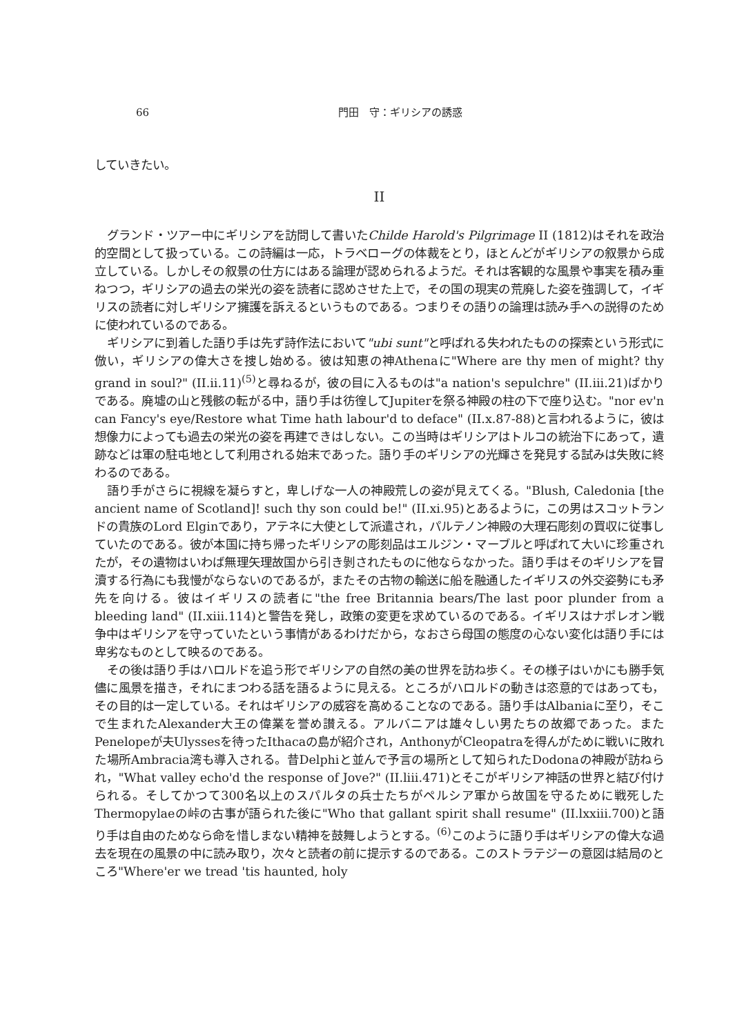66 門田　守：ギリシアの誘惑
していきたい。
II
グランド・ツアー中にギリシアを訪問して書いたChilde Harold's Pilgrimage II (1812)はそれを政治的空間として扱っている。この詩編は一応，トラベローグの体裁をとり，ほとんどがギリシアの叙景から成立している。しかしその叙景の仕方にはある論理が認められるようだ。それは客観的な風景や事実を積み重ねつつ，ギリシアの過去の栄光の姿を読者に認めさせた上で，その国の現実の荒廃した姿を強調して，イギリスの読者に対しギリシア擁護を訴えるというものである。つまりその語りの論理は読み手への説得のために使われているのである。
ギリシアに到着した語り手は先ず詩作法において"ubi sunt"と呼ばれる失われたものの探索という形式に倣い，ギリシアの偉大さを捜し始める。彼は知恵の神Athenaに"Where are thy men of might? thy grand in soul?" (II.ii.11)<sup>(5)</sup>と尋ねるが，彼の目に入るものは"a nation's sepulchre" (II.iii.21)ばかりである。廃墟の山と残骸の転がる中，語り手は彷徨してJupiterを祭る神殿の柱の下で座り込む。"nor ev'n can Fancy's eye/Restore what Time hath labour'd to deface" (II.x.87-88)と言われるように，彼は想像力によっても過去の栄光の姿を再建できはしない。この当時はギリシアはトルコの統治下にあって，遺跡などは軍の駐屯地として利用される始末であった。語り手のギリシアの光輝さを発見する試みは失敗に終わるのである。
語り手がさらに視線を凝らすと，卑しげな一人の神殿荒しの姿が見えてくる。"Blush, Caledonia [the ancient name of Scotland]! such thy son could be!" (II.xi.95)とあるように，この男はスコットランドの貴族のLord Elginであり，アテネに大使として派遣され，パルテノン神殿の大理石彫刻の買収に従事していたのである。彼が本国に持ち帰ったギリシアの彫刻品はエルジン・マーブルと呼ばれて大いに珍重されたが，その遺物はいわば無理矢理故国から引き剝されたものに他ならなかった。語り手はそのギリシアを冒瀆する行為にも我慢がならないのであるが，またその古物の輸送に船を融通したイギリスの外交姿勢にも矛先を向ける。彼はイギリスの読者に"the free Britannia bears/The last poor plunder from a bleeding land" (II.xiii.114)と警告を発し，政策の変更を求めているのである。イギリスはナポレオン戦争中はギリシアを守っていたという事情があるわけだから，なおさら母国の態度の心ない変化は語り手には卑劣なものとして映るのである。
その後は語り手はハロルドを追う形でギリシアの自然の美の世界を訪ね歩く。その様子はいかにも勝手気儘に風景を描き，それにまつわる話を語るように見える。ところがハロルドの動きは恣意的ではあっても，その目的は一定している。それはギリシアの威容を高めることなのである。語り手はAlbaniaに至り，そこで生まれたAlexander大王の偉業を誉め讃える。アルバニアは雄々しい男たちの故郷であった。またPenelopeが夫Ulyssesを待ったIthacaの島が紹介され，AnthonyがCleopatraを得んがために戦いに敗れた場所Ambracia湾も導入される。昔Delphiと並んで予言の場所として知られたDodonaの神殿が訪ねられ，"What valley echo'd the response of Jove?" (II.liii.471)とそこがギリシア神話の世界と結び付けられる。そしてかつて300名以上のスパルタの兵士たちがペルシア軍から故国を守るために戦死したThermopylaeの峠の古事が語られた後に"Who that gallant spirit shall resume" (II.lxxiii.700)と語り手は自由のためなら命を惜しまない精神を鼓舞しようとする。<sup>(6)</sup>このように語り手はギリシアの偉大な過去を現在の風景の中に読み取り，次々と読者の前に提示するのである。このストラテジーの意図は結局のところ"Where'er we tread 'tis haunted, holy